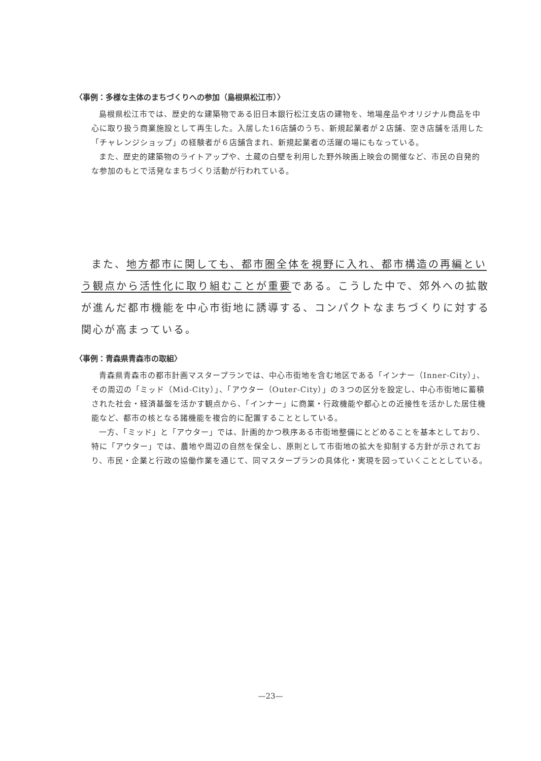〈事例：多様な主体のまちづくりへの参加（島根県松江市）〉
島根県松江市では、歴史的な建築物である旧日本銀行松江支店の建物を、地場産品やオリジナル商品を中心に取り扱う商業施設として再生した。入居した16店舗のうち、新規起業者が２店舗、空き店舗を活用した「チャレンジショップ」の経験者が６店舗含まれ、新規起業者の活躍の場にもなっている。
また、歴史的建築物のライトアップや、土蔵の白壁を利用した野外映画上映会の開催など、市民の自発的な参加のもとで活発なまちづくり活動が行われている。
また、地方都市に関しても、都市圏全体を視野に入れ、都市構造の再編という観点から活性化に取り組むことが重要である。こうした中で、郊外への拡散が進んだ都市機能を中心市街地に誘導する、コンパクトなまちづくりに対する関心が高まっている。
〈事例：青森県青森市の取組〉
青森県青森市の都市計画マスタープランでは、中心市街地を含む地区である「インナー（Inner-City）」、その周辺の「ミッド（Mid-City）」、「アウター（Outer-City）」の３つの区分を設定し、中心市街地に蓄積された社会・経済基盤を活かす観点から、「インナー」に商業・行政機能や都心との近接性を活かした居住機能など、都市の核となる諸機能を複合的に配置することとしている。
一方、「ミッド」と「アウター」では、計画的かつ秩序ある市街地整備にとどめることを基本としており、特に「アウター」では、農地や周辺の自然を保全し、原則として市街地の拡大を抑制する方針が示されており、市民・企業と行政の協働作業を通じて、同マスタープランの具体化・実現を図っていくこととしている。
—23—